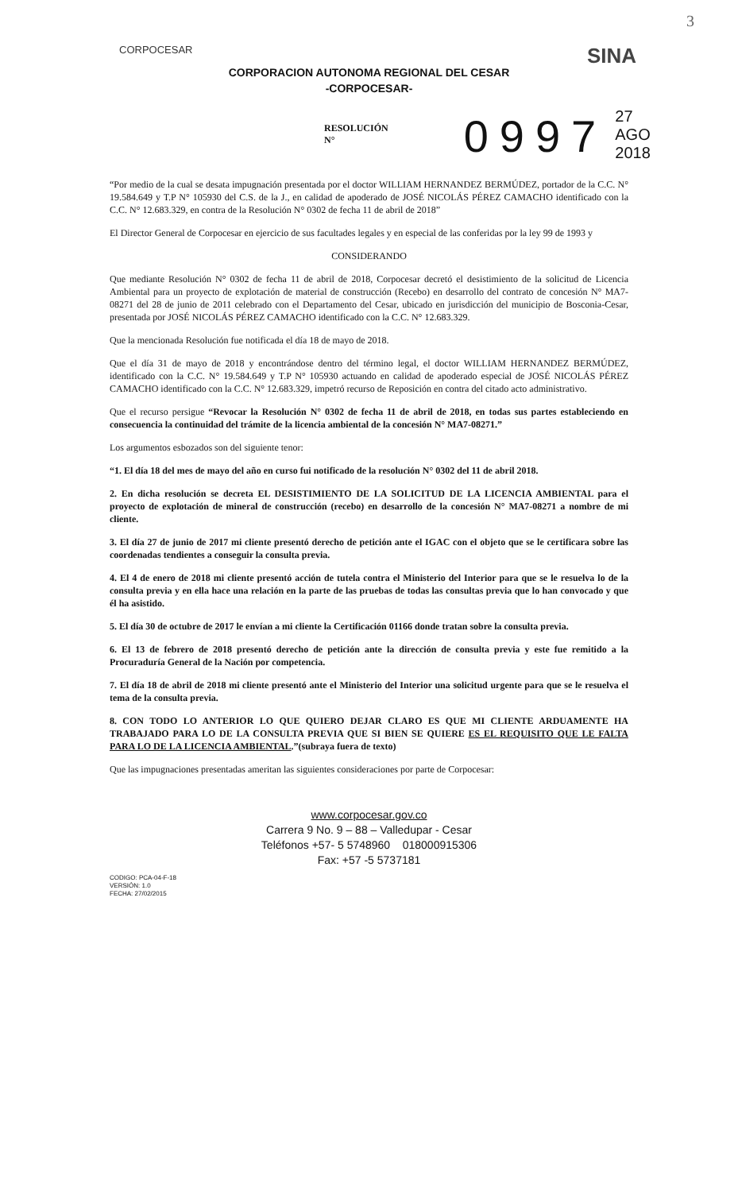3
CORPOCESAR
SINA
CORPORACION AUTONOMA REGIONAL DEL CESAR
-CORPOCESAR-
RESOLUCIÓN N° 0997 27 AGO 2018
“Por medio de la cual se desata impugnación presentada por el doctor WILLIAM HERNANDEZ BERMÚDEZ, portador de la C.C. N° 19.584.649 y T.P N° 105930 del C.S. de la J., en calidad de apoderado de JOSÉ NICOLÁS PÉREZ CAMACHO identificado con la C.C. N° 12.683.329, en contra de la Resolución N° 0302 de fecha 11 de abril de 2018”
El Director General de Corpocesar en ejercicio de sus facultades legales y en especial de las conferidas por la ley 99 de 1993 y
CONSIDERANDO
Que mediante Resolución N° 0302 de fecha 11 de abril de 2018, Corpocesar decretó el desistimiento de la solicitud de Licencia Ambiental para un proyecto de explotación de material de construcción (Recebo) en desarrollo del contrato de concesión N° MA7-08271 del 28 de junio de 2011 celebrado con el Departamento del Cesar, ubicado en jurisdicción del municipio de Bosconia-Cesar, presentada por JOSÉ NICOLÁS PÉREZ CAMACHO identificado con la C.C. N° 12.683.329.
Que la mencionada Resolución fue notificada el día 18 de mayo de 2018.
Que el día 31 de mayo de 2018 y encontrándose dentro del término legal, el doctor WILLIAM HERNANDEZ BERMÚDEZ, identificado con la C.C. N° 19.584.649 y T.P N° 105930 actuando en calidad de apoderado especial de JOSÉ NICOLÁS PÉREZ CAMACHO identificado con la C.C. N° 12.683.329, impetró recurso de Reposición en contra del citado acto administrativo.
Que el recurso persigue “Revocar la Resolución N° 0302 de fecha 11 de abril de 2018, en todas sus partes estableciendo en consecuencia la continuidad del trámite de la licencia ambiental de la concesión N° MA7-08271.”
Los argumentos esbozados son del siguiente tenor:
“1. El día 18 del mes de mayo del año en curso fui notificado de la resolución N° 0302 del 11 de abril 2018.
2. En dicha resolución se decreta EL DESISTIMIENTO DE LA SOLICITUD DE LA LICENCIA AMBIENTAL para el proyecto de explotación de mineral de construcción (recebo) en desarrollo de la concesión N° MA7-08271 a nombre de mi cliente.
3. El día 27 de junio de 2017 mi cliente presentó derecho de petición ante el IGAC con el objeto que se le certificara sobre las coordenadas tendientes a conseguir la consulta previa.
4. El 4 de enero de 2018 mi cliente presentó acción de tutela contra el Ministerio del Interior para que se le resuelva lo de la consulta previa y en ella hace una relación en la parte de las pruebas de todas las consultas previa que lo han convocado y que él ha asistido.
5. El día 30 de octubre de 2017 le envían a mi cliente la Certificación 01166 donde tratan sobre la consulta previa.
6. El 13 de febrero de 2018 presentó derecho de petición ante la dirección de consulta previa y este fue remitido a la Procuraduría General de la Nación por competencia.
7. El día 18 de abril de 2018 mi cliente presentó ante el Ministerio del Interior una solicitud urgente para que se le resuelva el tema de la consulta previa.
8. CON TODO LO ANTERIOR LO QUE QUIERO DEJAR CLARO ES QUE MI CLIENTE ARDUAMENTE HA TRABAJADO PARA LO DE LA CONSULTA PREVIA QUE SI BIEN SE QUIERE ES EL REQUISITO QUE LE FALTA PARA LO DE LA LICENCIA AMBIENTAL.”(subraya fuera de texto)
Que las impugnaciones presentadas ameritan las siguientes consideraciones por parte de Corpocesar:
www.corpocesar.gov.co
Carrera 9 No. 9 – 88 – Valledupar - Cesar
Teléfonos +57- 5 5748960 018000915306
Fax: +57 -5 5737181
CODIGO: PCA-04-F-18
VERSIÓN: 1.0
FECHA: 27/02/2015